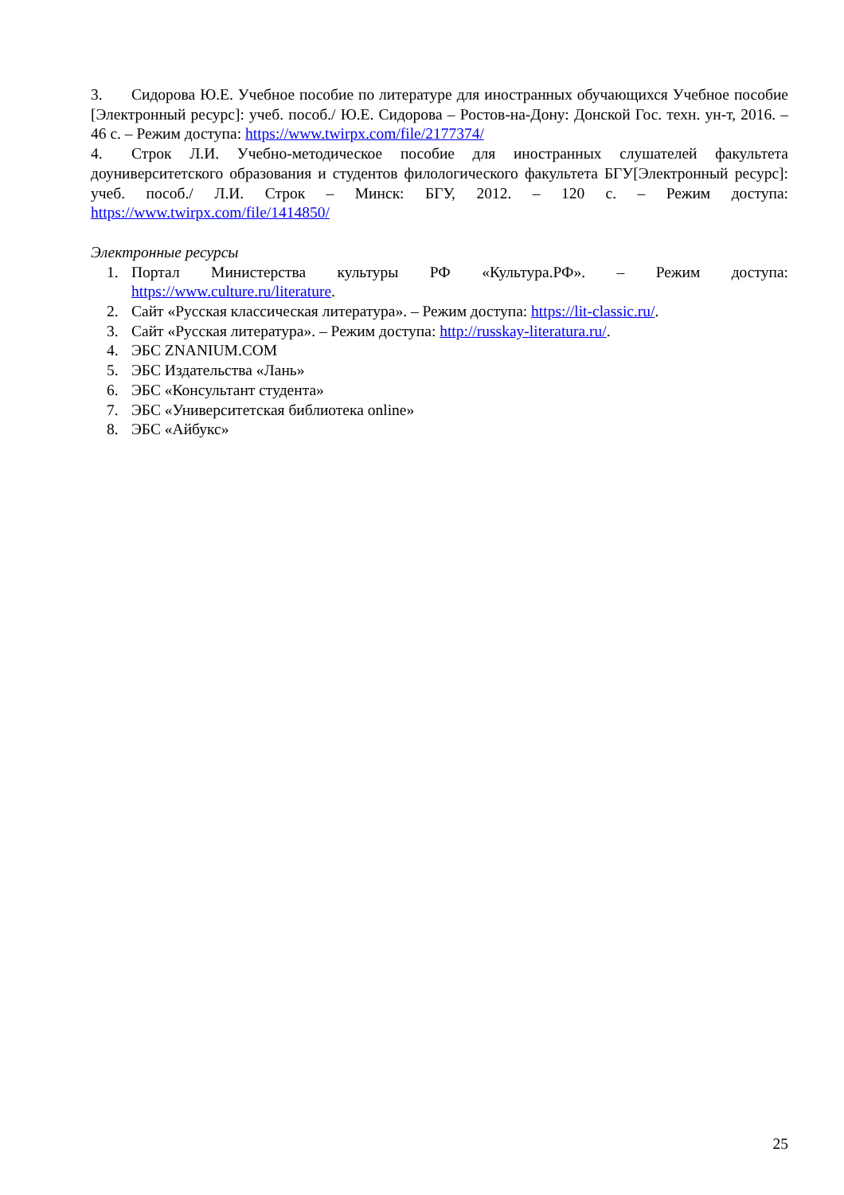3. Сидорова Ю.Е. Учебное пособие по литературе для иностранных обучающихся Учебное пособие [Электронный ресурс]: учеб. пособ./ Ю.Е. Сидорова – Ростов-на-Дону: Донской Гос. техн. ун-т, 2016. – 46 с. – Режим доступа: https://www.twirpx.com/file/2177374/
4. Строк Л.И. Учебно-методическое пособие для иностранных слушателей факультета доуниверситетского образования и студентов филологического факультета БГУ[Электронный ресурс]: учеб. пособ./ Л.И. Строк – Минск: БГУ, 2012. – 120 с. – Режим доступа: https://www.twirpx.com/file/1414850/
Электронные ресурсы
1. Портал Министерства культуры РФ «Культура.РФ». – Режим доступа: https://www.culture.ru/literature.
2. Сайт «Русская классическая литература». – Режим доступа: https://lit-classic.ru/.
3. Сайт «Русская литература». – Режим доступа: http://russkay-literatura.ru/.
4. ЭБС ZNANIUM.COM
5. ЭБС Издательства «Лань»
6. ЭБС «Консультант студента»
7. ЭБС «Университетская библиотека online»
8. ЭБС «Айбукс»
25